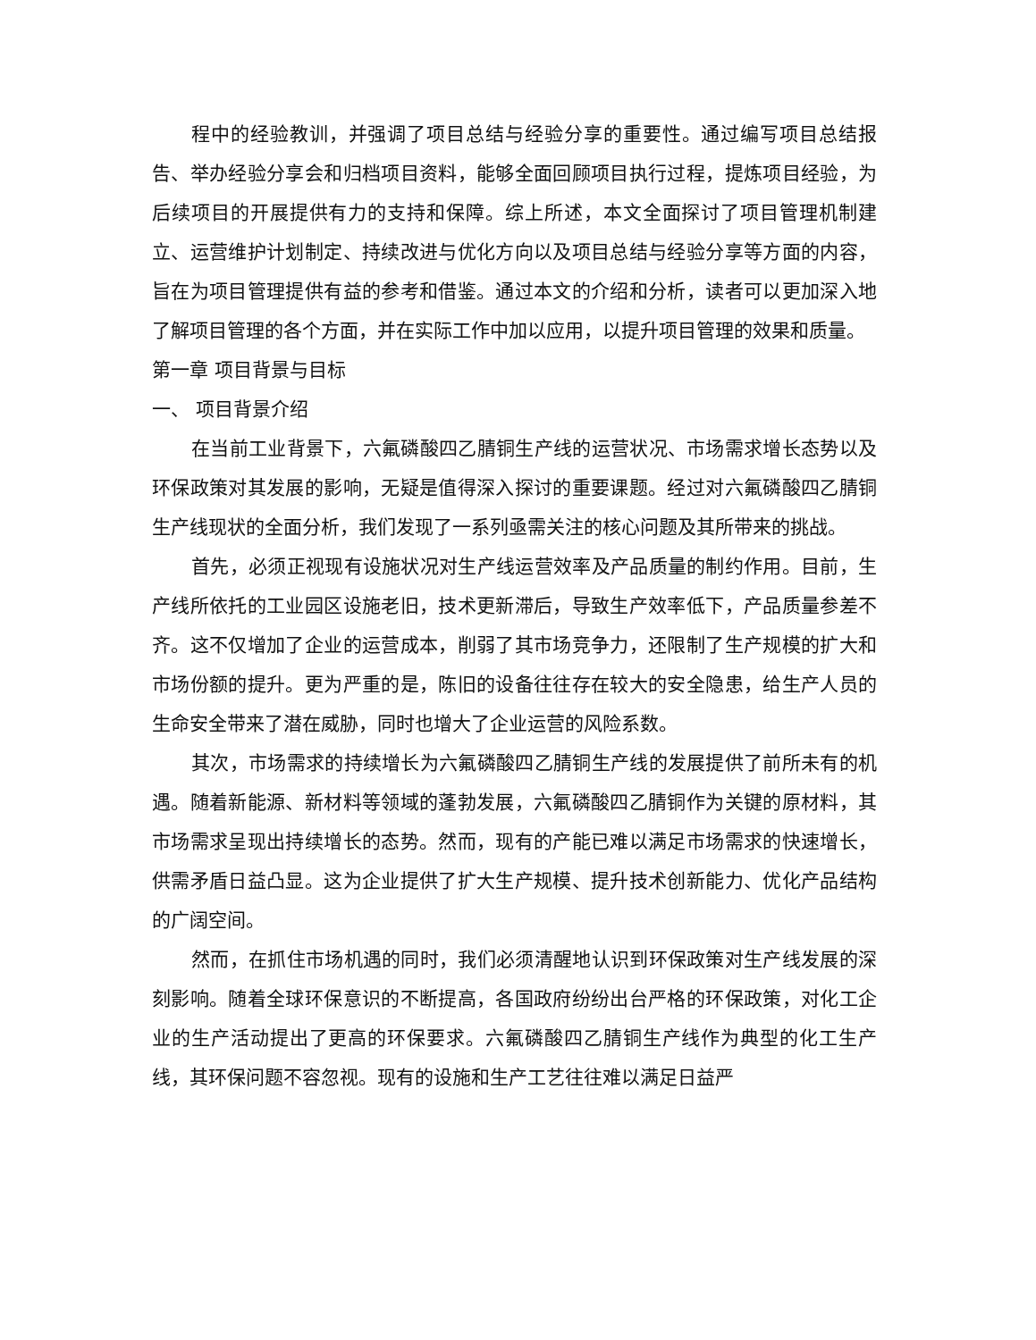程中的经验教训，并强调了项目总结与经验分享的重要性。通过编写项目总结报告、举办经验分享会和归档项目资料，能够全面回顾项目执行过程，提炼项目经验，为后续项目的开展提供有力的支持和保障。综上所述，本文全面探讨了项目管理机制建立、运营维护计划制定、持续改进与优化方向以及项目总结与经验分享等方面的内容，旨在为项目管理提供有益的参考和借鉴。通过本文的介绍和分析，读者可以更加深入地了解项目管理的各个方面，并在实际工作中加以应用，以提升项目管理的效果和质量。
第一章 项目背景与目标
一、 项目背景介绍
在当前工业背景下，六氟磷酸四乙腈铜生产线的运营状况、市场需求增长态势以及环保政策对其发展的影响，无疑是值得深入探讨的重要课题。经过对六氟磷酸四乙腈铜生产线现状的全面分析，我们发现了一系列亟需关注的核心问题及其所带来的挑战。
首先，必须正视现有设施状况对生产线运营效率及产品质量的制约作用。目前，生产线所依托的工业园区设施老旧，技术更新滞后，导致生产效率低下，产品质量参差不齐。这不仅增加了企业的运营成本，削弱了其市场竞争力，还限制了生产规模的扩大和市场份额的提升。更为严重的是，陈旧的设备往往存在较大的安全隐患，给生产人员的生命安全带来了潜在威胁，同时也增大了企业运营的风险系数。
其次，市场需求的持续增长为六氟磷酸四乙腈铜生产线的发展提供了前所未有的机遇。随着新能源、新材料等领域的蓬勃发展，六氟磷酸四乙腈铜作为关键的原材料，其市场需求呈现出持续增长的态势。然而，现有的产能已难以满足市场需求的快速增长，供需矛盾日益凸显。这为企业提供了扩大生产规模、提升技术创新能力、优化产品结构的广阔空间。
然而，在抓住市场机遇的同时，我们必须清醒地认识到环保政策对生产线发展的深刻影响。随着全球环保意识的不断提高，各国政府纷纷出台严格的环保政策，对化工企业的生产活动提出了更高的环保要求。六氟磷酸四乙腈铜生产线作为典型的化工生产线，其环保问题不容忽视。现有的设施和生产工艺往往难以满足日益严